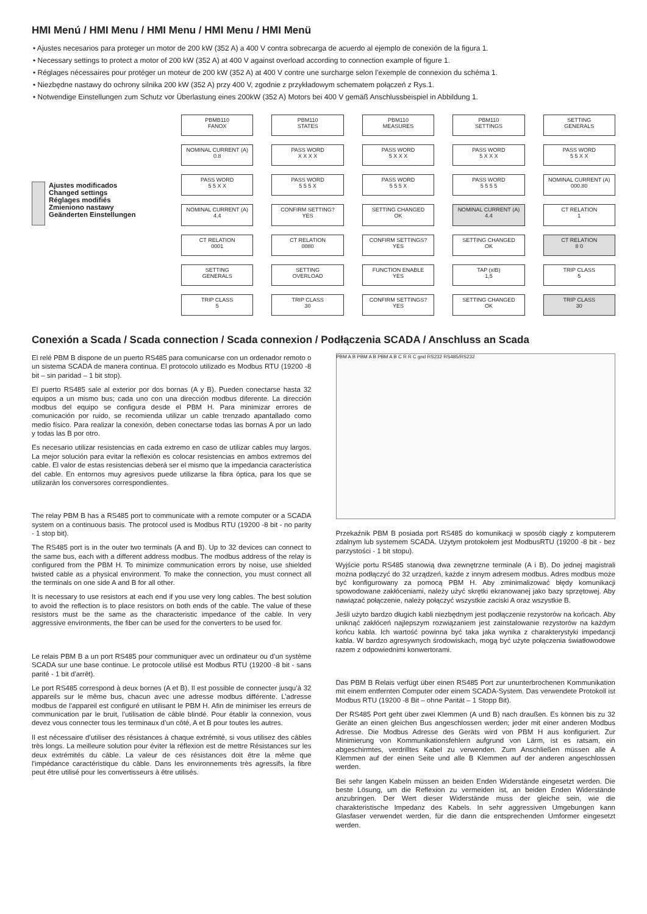HMI Menú / HMI Menu / HMI Menu / HMI Menu / HMI Menü
• Ajustes necesarios para proteger un motor de 200 kW (352 A) a 400 V contra sobrecarga de acuerdo al ejemplo de conexión de la figura 1.
• Necessary settings to protect a motor of 200 kW (352 A) at 400 V against overload according to connection example of figure 1.
• Réglages nécessaires pour protéger un moteur de 200 kW (352 A) at 400 V contre une surcharge selon l’exemple de connexion du schéma 1.
• Niezbędne nastawy do ochrony silnika 200 kW (352 A) przy 400 V, zgodnie z przykładowym schematem połączeń z Rys.1.
• Notwendige Einstellungen zum Schutz vor Überlastung eines 200kW (352 A) Motors bei 400 V gemäß Anschlussbeispiel in Abbildung 1.
Ajustes modificados
Changed settings
Réglages modifiés
Zmieniono nastawy
Geänderten Einstellungen
PBMB110
FANOX
PBM110
STATES
PBM110
MEASURES
PBM110
SETTINGS
SETTING
GENERALS
NOMINAL CURRENT (A)
0.8
PASS WORD
X X X X
PASS WORD
5 X X X
PASS WORD
5 X X X
PASS WORD
5 5 X X
PASS WORD
5 5 X X
PASS WORD
5 5 5 X
PASS WORD
5 5 5 X
PASS WORD
5 5 5 5
NOMINAL CURRENT (A)
000.80
NOMINAL CURRENT (A)
4.4
CONFIRM SETTING?
YES
SETTING CHANGED
OK
NOMINAL CURRENT (A)
4.4
CT RELATION
1
CT RELATION
0001
CT RELATION
0080
CONFIRM SETTINGS?
YES
SETTING CHANGED
OK
CT RELATION
8 0
SETTING
GENERALS
SETTING
OVERLOAD
FUNCTION ENABLE
YES
TAP (xIB)
1,5
TRIP CLASS
5
TRIP CLASS
5
TRIP CLASS
30
CONFIRM SETTINGS?
YES
SETTING CHANGED
OK
TRIP CLASS
30
Conexión a Scada / Scada connection / Scada connexion / Podłączenia SCADA / Anschluss an Scada
El relé PBM B dispone de un puerto RS485 para comunicarse con un ordenador remoto o un sistema SCADA de manera continua. El protocolo utilizado es Modbus RTU (19200 -8 bit – sin paridad – 1 bit stop).
El puerto RS485 sale al exterior por dos bornas (A y B). Pueden conectarse hasta 32 equipos a un mismo bus; cada uno con una dirección modbus diferente. La dirección modbus del equipo se configura desde el PBM H. Para minimizar errores de comunicación por ruido, se recomienda utilizar un cable trenzado apantallado como medio físico. Para realizar la conexión, deben conectarse todas las bornas A por un lado y todas las B por otro.
Es necesario utilizar resistencias en cada extremo en caso de utilizar cables muy largos. La mejor solución para evitar la reflexión es colocar resistencias en ambos extremos del cable. El valor de estas resistencias deberá ser el mismo que la impedancia característica del cable. En entornos muy agresivos puede utilizarse la fibra óptica, para los que se utilizarán los conversores correspondientes.
The relay PBM B has a RS485 port to communicate with a remote computer or a SCADA system on a continuous basis. The protocol used is Modbus RTU (19200 -8 bit - no parity - 1 stop bit).
The RS485 port is in the outer two terminals (A and B). Up to 32 devices can connect to the same bus, each with a different address modbus. The modbus address of the relay is configured from the PBM H. To minimize communication errors by noise, use shielded twisted cable as a physical environment. To make the connection, you must connect all the terminals on one side A and B for all other.
It is necessary to use resistors at each end if you use very long cables. The best solution to avoid the reflection is to place resistors on both ends of the cable. The value of these resistors must be the same as the characteristic impedance of the cable. In very aggressive environments, the fiber can be used for the converters to be used for.
Le relais PBM B a un port RS485 pour communiquer avec un ordinateur ou d’un système SCADA sur une base continue. Le protocole utilisé est Modbus RTU (19200 -8 bit - sans parité - 1 bit d’arrêt).
Le port RS485 correspond à deux bornes (A et B). Il est possible de connecter jusqu’à 32 appareils sur le même bus, chacun avec une adresse modbus différente. L’adresse modbus de l’appareil est configuré en utilisant le PBM H. Afin de minimiser les erreurs de communication par le bruit, l’utilisation de câble blindé. Pour établir la connexion, vous devez vous connecter tous les terminaux d’un côté, A et B pour toutes les autres.
Il est nécessaire d’utiliser des résistances à chaque extrémité, si vous utilisez des câbles très longs. La meilleure solution pour éviter la réflexion est de mettre Résistances sur les deux extrémités du câble. La valeur de ces résistances doit être la même que l’impédance caractéristique du câble. Dans les environnements très agressifs, la fibre peut être utilisé pour les convertisseurs à être utilisés.
PBM A B PBM A B PBM A B C R R C gnd RS232 RS485/RS232
Przekaźnik PBM B posiada port RS485 do komunikacji w sposób ciągły z komputerem zdalnym lub systemem SCADA. Użytym protokołem jest ModbusRTU (19200 -8 bit - bez parzystości - 1 bit stopu).
Wyjście portu RS485 stanowią dwa zewnętrzne terminale (A i B). Do jednej magistrali można podłączyć do 32 urządzeń, każde z innym adresem modbus. Adres modbus może być konfigurowany za pomocą PBM H. Aby zminimalizować błędy komunikacji spowodowane zakłóceniami, należy użyć skrętki ekranowanej jako bazy sprzętowej. Aby nawiązać połączenie, należy połączyć wszystkie zaciski A oraz wszystkie B.
Jeśli użyto bardzo długich kabli niezbędnym jest podłączenie rezystorów na końcach. Aby uniknąć zakłóceń najlepszym rozwiązaniem jest zainstalowanie rezystorów na każdym końcu kabla. Ich wartość powinna być taka jaka wynika z charakterystyki impedancji kabla. W bardzo agresywnych środowiskach, mogą być użyte połączenia światłowodowe razem z odpowiednimi konwertorami.
Das PBM B Relais verfügt über einen RS485 Port zur ununterbrochenen Kommunikation mit einem entfernten Computer oder einem SCADA-System. Das verwendete Protokoll ist Modbus RTU (19200 -8 Bit – ohne Parität – 1 Stopp Bit).
Der RS485 Port geht über zwei Klemmen (A und B) nach draußen. Es können bis zu 32 Geräte an einen gleichen Bus angeschlossen werden; jeder mit einer anderen Modbus Adresse. Die Modbus Adresse des Geräts wird von PBM H aus konfiguriert. Zur Minimierung von Kommunikationsfehlern aufgrund von Lärm, ist es ratsam, ein abgeschirmtes, verdrilltes Kabel zu verwenden. Zum Anschließen müssen alle A Klemmen auf der einen Seite und alle B Klemmen auf der anderen angeschlossen werden.
Bei sehr langen Kabeln müssen an beiden Enden Widerstände eingesetzt werden. Die beste Lösung, um die Reflexion zu vermeiden ist, an beiden Enden Widerstände anzubringen. Der Wert dieser Widerstände muss der gleiche sein, wie die charakteristische Impedanz des Kabels. In sehr aggressiven Umgebungen kann Glasfaser verwendet werden, für die dann die entsprechenden Umformer eingesetzt werden.